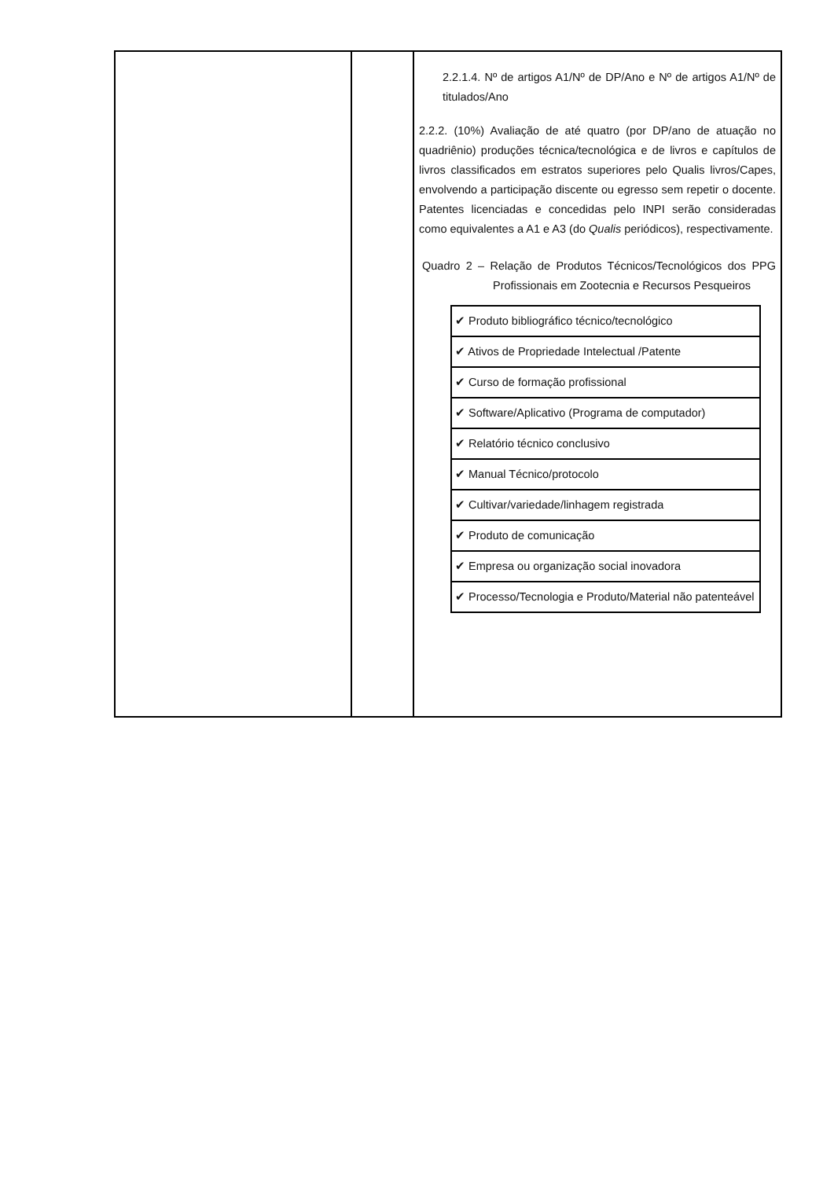| | | 2.2.1.4. Nº de artigos A1/Nº de DP/Ano e Nº de artigos A1/Nº de titulados/Ano 2.2.2. (10%) Avaliação de até quatro (por DP/ano de atuação no quadriênio) produções técnica/tecnológica e de livros e capítulos de livros classificados em estratos superiores pelo Qualis livros/Capes, envolvendo a participação discente ou egresso sem repetir o docente. Patentes licenciadas e concedidas pelo INPI serão consideradas como equivalentes a A1 e A3 (do Qualis periódicos), respectivamente. Quadro 2 – Relação de Produtos Técnicos/Tecnológicos dos PPG Profissionais em Zootecnia e Recursos Pesqueiros / ✔ Produto bibliográfico técnico/tecnológico / / ✔ Ativos de Propriedade Intelectual /Patente / / ✔ Curso de formação profissional / / ✔ Software/Aplicativo (Programa de computador) / / ✔ Relatório técnico conclusivo / / ✔ Manual Técnico/protocolo / / ✔ Cultivar/variedade/linhagem registrada / / ✔ Produto de comunicação / / ✔ Empresa ou organização social inovadora / / ✔ Processo/Tecnologia e Produto/Material não patenteável / |